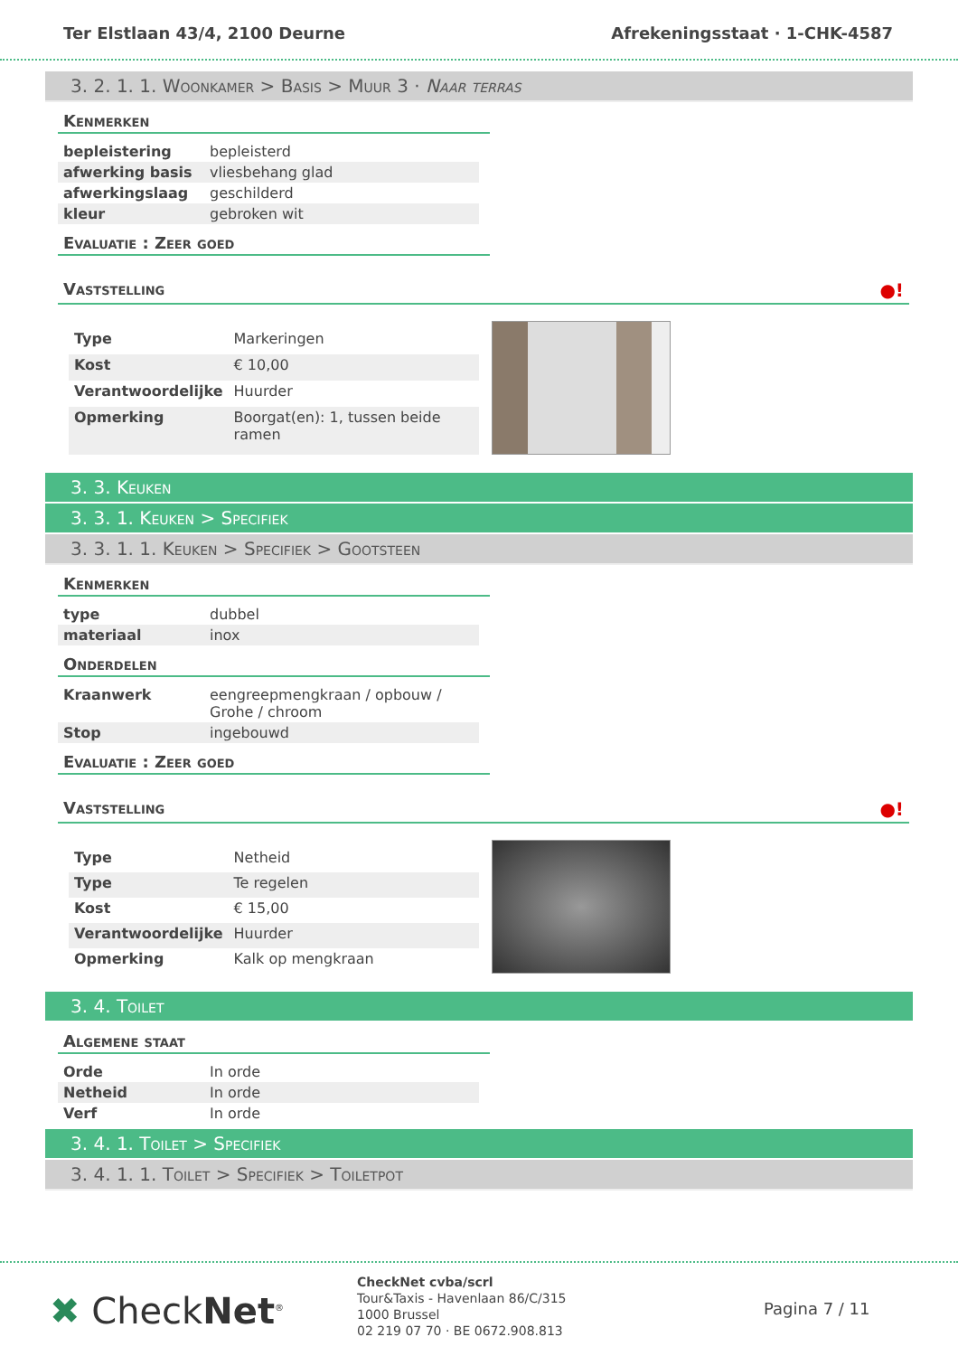Ter Elstlaan 43/4, 2100 Deurne Afrekeningsstaat · 1-CHK-4587
3. 2. 1. 1. Woonkamer > Basis > Muur 3 · Naar terras
Kenmerken
| bepleistering | bepleisterd |
| afwerking basis | vliesbehang glad |
| afwerkingslaag | geschilderd |
| kleur | gebroken wit |
Evaluatie : Zeer goed
Vaststelling ●!
| Type | Markeringen |
| Kost | € 10,00 |
| Verantwoordelijke | Huurder |
| Opmerking | Boorgat(en): 1, tussen beide ramen |
3. 3. Keuken
3. 3. 1. Keuken > Specifiek
3. 3. 1. 1. Keuken > Specifiek > Gootsteen
Kenmerken
| type | dubbel |
| materiaal | inox |
Onderdelen
| Kraanwerk | eengreepmengkraan / opbouw / Grohe / chroom |
| Stop | ingebouwd |
Evaluatie : Zeer goed
Vaststelling ●!
| Type | Netheid |
| Type | Te regelen |
| Kost | € 15,00 |
| Verantwoordelijke | Huurder |
| Opmerking | Kalk op mengkraan |
3. 4. Toilet
Algemene staat
| Orde | In orde |
| Netheid | In orde |
| Verf | In orde |
3. 4. 1. Toilet > Specifiek
3. 4. 1. 1. Toilet > Specifiek > Toiletpot
✖ CheckNet<sup>®</sup>
CheckNet cvba/scrl
Tour&Taxis - Havenlaan 86/C/315
1000 Brussel
02 219 07 70 · BE 0672.908.813
Pagina 7 / 11